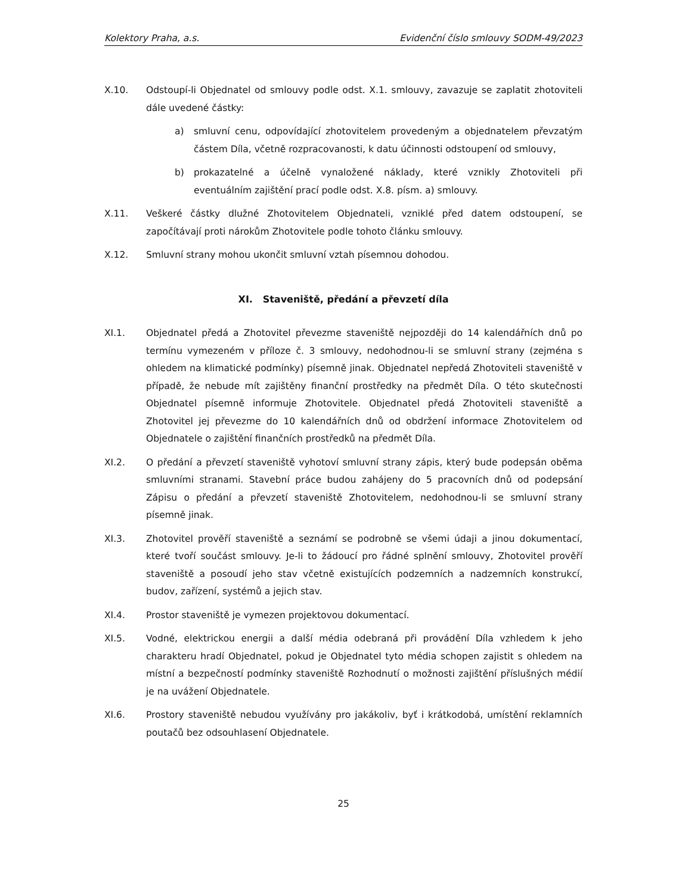Kolektory Praha, a.s. Evidenční číslo smlouvy SODM-49/2023
X.10. Odstoupí-li Objednatel od smlouvy podle odst. X.1. smlouvy, zavazuje se zaplatit zhotoviteli dále uvedené částky:
a) smluvní cenu, odpovídající zhotovitelem provedeným a objednatelem převzatým částem Díla, včetně rozpracovanosti, k datu účinnosti odstoupení od smlouvy,
b) prokazatelné a účelně vynaložené náklady, které vznikly Zhotoviteli při eventuálním zajištění prací podle odst. X.8. písm. a) smlouvy.
X.11. Veškeré částky dlužné Zhotovitelem Objednateli, vzniklé před datem odstoupení, se započítávají proti nárokům Zhotovitele podle tohoto článku smlouvy.
X.12. Smluvní strany mohou ukončit smluvní vztah písemnou dohodou.
XI. Staveniště, předání a převzetí díla
XI.1. Objednatel předá a Zhotovitel převezme staveniště nejpozději do 14 kalendářních dnů po termínu vymezeném v příloze č. 3 smlouvy, nedohodnou-li se smluvní strany (zejména s ohledem na klimatické podmínky) písemně jinak. Objednatel nepředá Zhotoviteli staveniště v případě, že nebude mít zajištěny finanční prostředky na předmět Díla. O této skutečnosti Objednatel písemně informuje Zhotovitele. Objednatel předá Zhotoviteli staveniště a Zhotovitel jej převezme do 10 kalendářních dnů od obdržení informace Zhotovitelem od Objednatele o zajištění finančních prostředků na předmět Díla.
XI.2. O předání a převzetí staveniště vyhotoví smluvní strany zápis, který bude podepsán oběma smluvními stranami. Stavební práce budou zahájeny do 5 pracovních dnů od podepsání Zápisu o předání a převzetí staveniště Zhotovitelem, nedohodnou-li se smluvní strany písemně jinak.
XI.3. Zhotovitel prověří staveniště a seznámí se podrobně se všemi údaji a jinou dokumentací, které tvoří součást smlouvy. Je-li to žádoucí pro řádné splnění smlouvy, Zhotovitel prověří staveniště a posoudí jeho stav včetně existujících podzemních a nadzemních konstrukcí, budov, zařízení, systémů a jejich stav.
XI.4. Prostor staveniště je vymezen projektovou dokumentací.
XI.5. Vodné, elektrickou energii a další média odebraná při provádění Díla vzhledem k jeho charakteru hradí Objednatel, pokud je Objednatel tyto média schopen zajistit s ohledem na místní a bezpečností podmínky staveniště Rozhodnutí o možnosti zajištění příslušných médií je na uvážení Objednatele.
XI.6. Prostory staveniště nebudou využívány pro jakákoliv, byť i krátkodobá, umístění reklamních poutačů bez odsouhlasení Objednatele.
25